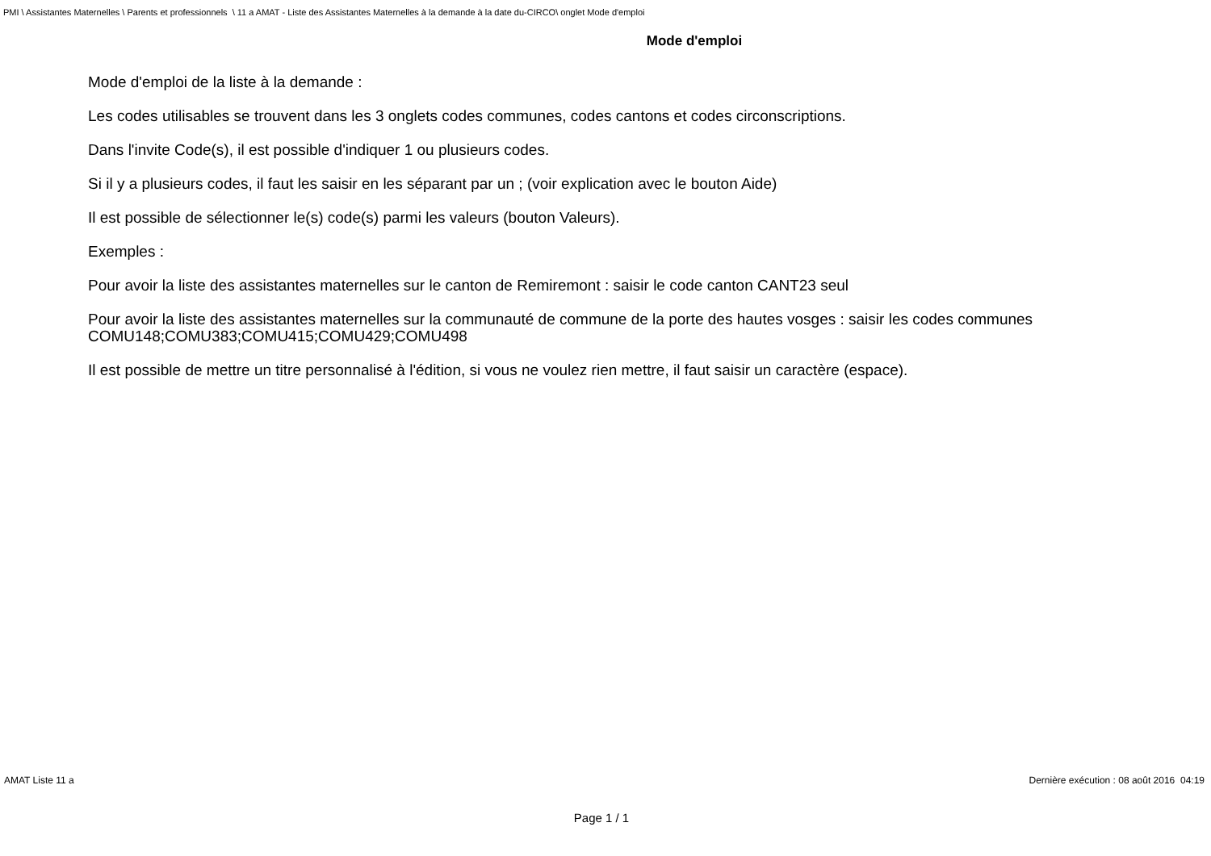PMI \ Assistantes Maternelles \ Parents et professionnels \ 11 a AMAT - Liste des Assistantes Maternelles à la demande à la date du-CIRCO\ onglet Mode d'emploi
Mode d'emploi
Mode d'emploi de la liste à la demande :
Les codes utilisables se trouvent dans les 3 onglets codes communes, codes cantons et codes circonscriptions.
Dans l'invite Code(s), il est possible d'indiquer 1 ou plusieurs codes.
Si il y a plusieurs codes, il faut les saisir en les séparant par un ; (voir explication avec le bouton Aide)
Il est possible de sélectionner le(s) code(s) parmi les valeurs (bouton Valeurs).
Exemples :
Pour avoir la liste des assistantes maternelles sur le canton de Remiremont : saisir le code canton CANT23 seul
Pour avoir la liste des assistantes maternelles sur la communauté de commune de la porte des hautes vosges : saisir les codes communes COMU148;COMU383;COMU415;COMU429;COMU498
Il est possible de mettre un titre personnalisé à l'édition, si vous ne voulez rien mettre, il faut saisir un caractère (espace).
AMAT Liste 11 a Dernière exécution : 08 août 2016 04:19
Page 1 / 1